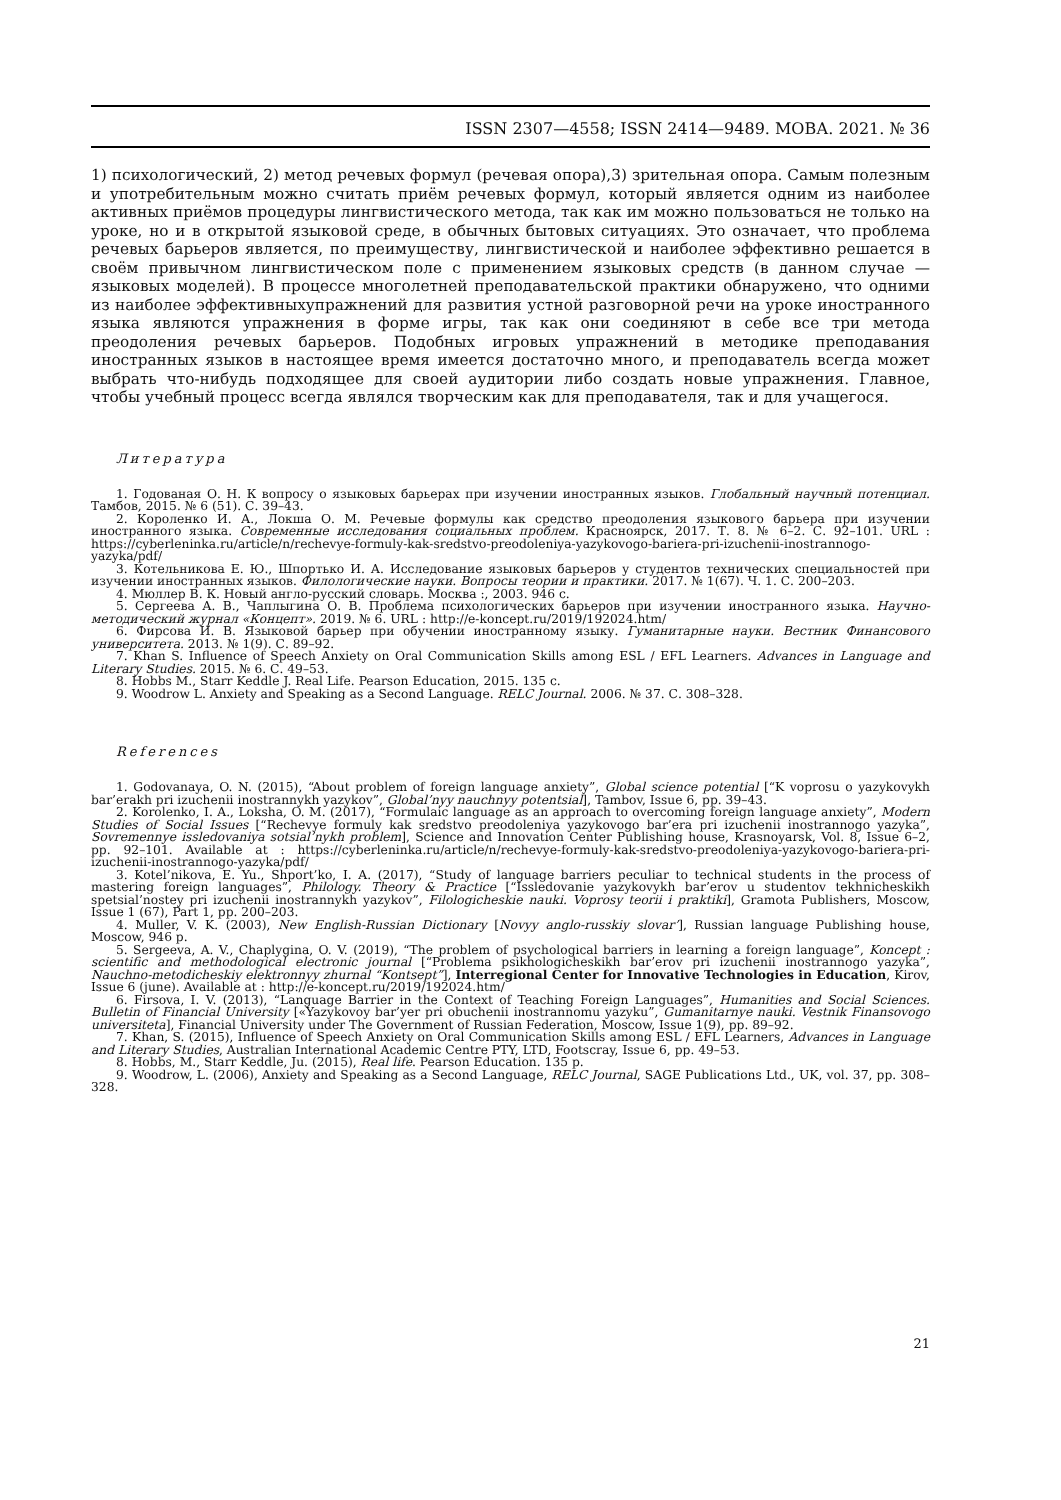ISSN 2307—4558; ISSN 2414—9489. МОВА. 2021. № 36
1) психологический, 2) метод речевых формул (речевая опора),3) зрительная опора. Самым полезным и употребительным можно считать приём речевых формул, который является одним из наиболее активных приёмов процедуры лингвистического метода, так как им можно пользоваться не только на уроке, но и в открытой языковой среде, в обычных бытовых ситуациях. Это означает, что проблема речевых барьеров является, по преимуществу, лингвистической и наиболее эффективно решается в своём привычном лингвистическом поле с применением языковых средств (в данном случае — языковых моделей). В процессе многолетней преподавательской практики обнаружено, что одними из наиболее эффективныхупражнений для развития устной разговорной речи на уроке иностранного языка являются упражнения в форме игры, так как они соединяют в себе все три метода преодоления речевых барьеров. Подобных игровых упражнений в методике преподавания иностранных языков в настоящее время имеется достаточно много, и преподаватель всегда может выбрать что-нибудь подходящее для своей аудитории либо создать новые упражнения. Главное, чтобы учебный процесс всегда являлся творческим как для преподавателя, так и для учащегося.
Литература
1. Годованая О. Н. К вопросу о языковых барьерах при изучении иностранных языков. Глобальный научный потенциал. Тамбов, 2015. № 6 (51). С. 39–43.
2. Короленко И. А., Локша О. М. Речевые формулы как средство преодоления языкового барьера при изучении иностранного языка. Современные исследования социальных проблем. Красноярск, 2017. Т. 8. № 6–2. С. 92–101. URL : https://cyberleninka.ru/article/n/rechevye-formuly-kak-sredstvo-preodoleniya-yazykovogo-bariera-pri-izuchenii-inostrannogo-yazyka/pdf/
3. Котельникова Е. Ю., Шпортько И. А. Исследование языковых барьеров у студентов технических специальностей при изучении иностранных языков. Филологические науки. Вопросы теории и практики. 2017. № 1(67). Ч. 1. С. 200–203.
4. Мюллер В. К. Новый англо-русский словарь. Москва :, 2003. 946 с.
5. Сергеева А. В., Чаплыгина О. В. Проблема психологических барьеров при изучении иностранного языка. Научно-методический журнал «Концепт». 2019. № 6. URL : http://e-koncept.ru/2019/192024.htm/
6. Фирсова И. В. Языковой барьер при обучении иностранному языку. Гуманитарные науки. Вестник Финансового университета. 2013. № 1(9). С. 89–92.
7. Khan S. Influence of Speech Anxiety on Oral Communication Skills among ESL / EFL Learners. Advances in Language and Literary Studies. 2015. № 6. С. 49–53.
8. Hobbs M., Starr Keddle J. Real Life. Pearson Education, 2015. 135 с.
9. Woodrow L. Anxiety and Speaking as a Second Language. RELC Journal. 2006. № 37. С. 308–328.
References
1. Godovanaya, O. N. (2015), “About problem of foreign language anxiety”, Global science potential [“K voprosu o yazykovykh bar’erakh pri izuchenii inostrannykh yazykov”, Global’nyy nauchnyy potentsial], Tambov, Issue 6, pp. 39–43.
2. Korolenko, I. A., Loksha, O. M. (2017), “Formulaic language as an approach to overcoming foreign language anxiety”, Modern Studies of Social Issues [“Rechevye formuly kak sredstvo preodoleniya yazykovogo bar’era pri izuchenii inostrannogo yazyka”, Sovremennye issledovaniya sotsial’nykh problem], Science and Innovation Center Publishing house, Krasnoyarsk, Vol. 8, Issue 6–2, pp. 92–101. Available at : https://cyberleninka.ru/article/n/rechevye-formuly-kak-sredstvo-preodoleniya-yazykovogo-bariera-pri-izuchenii-inostrannogo-yazyka/pdf/
3. Kotel’nikova, E. Yu., Shport’ko, I. A. (2017), “Study of language barriers peculiar to technical students in the process of mastering foreign languages”, Philology. Theory & Practice [“Issledovanie yazykovykh bar’erov u studentov tekhnicheskikh spetsial’nostey pri izuchenii inostrannykh yazykov”, Filologicheskie nauki. Voprosy teorii i praktiki], Gramota Publishers, Moscow, Issue 1 (67), Part 1, pp. 200–203.
4. Muller, V. K. (2003), New English-Russian Dictionary [Novyy anglo-russkiy slovar’], Russian language Publishing house, Moscow, 946 p.
5. Sergeeva, A. V., Chaplygina, O. V. (2019), “The problem of psychological barriers in learning a foreign language”, Koncept : scientific and methodological electronic journal [“Problema psikhologicheskikh bar’erov pri izuchenii inostrannogo yazyka”, Nauchno-metodicheskiy elektronnyy zhurnal “Kontsept”], Interregional Center for Innovative Technologies in Education, Kirov, Issue 6 (june). Available at : http://e-koncept.ru/2019/192024.htm/
6. Firsova, I. V. (2013), “Language Barrier in the Context of Teaching Foreign Languages”, Humanities and Social Sciences. Bulletin of Financial University [«Yazykovoy bar’yer pri obuchenii inostrannomu yazyku”, Gumanitarnye nauki. Vestnik Finansovogo universiteta], Financial University under The Government of Russian Federation, Moscow, Issue 1(9), pp. 89–92.
7. Khan, S. (2015), Influence of Speech Anxiety on Oral Communication Skills among ESL / EFL Learners, Advances in Language and Literary Studies, Australian International Academic Centre PTY, LTD, Footscray, Issue 6, pp. 49–53.
8. Hobbs, M., Starr Keddle, Ju. (2015), Real life. Pearson Education. 135 p.
9. Woodrow, L. (2006), Anxiety and Speaking as a Second Language, RELC Journal, SAGE Publications Ltd., UK, vol. 37, pp. 308–328.
21